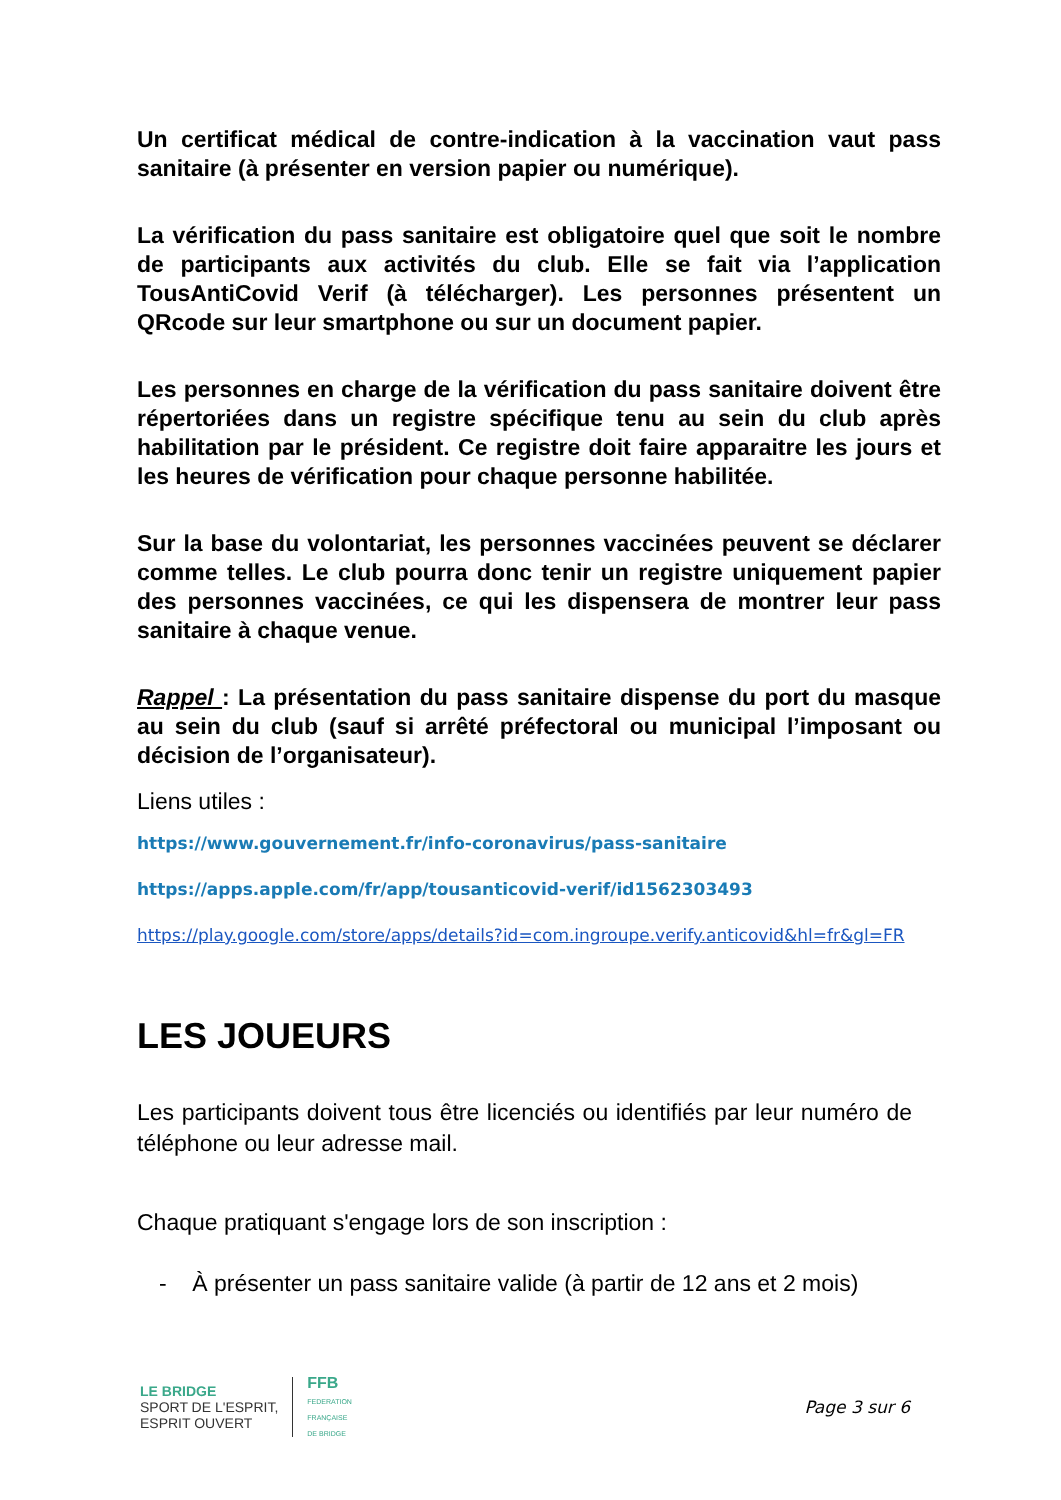Un certificat médical de contre-indication à la vaccination vaut pass sanitaire (à présenter en version papier ou numérique).
La vérification du pass sanitaire est obligatoire quel que soit le nombre de participants aux activités du club. Elle se fait via l’application TousAntiCovid Verif (à télécharger). Les personnes présentent un QRcode sur leur smartphone ou sur un document papier.
Les personnes en charge de la vérification du pass sanitaire doivent être répertoriées dans un registre spécifique tenu au sein du club après habilitation par le président. Ce registre doit faire apparaitre les jours et les heures de vérification pour chaque personne habilitée.
Sur la base du volontariat, les personnes vaccinées peuvent se déclarer comme telles. Le club pourra donc tenir un registre uniquement papier des personnes vaccinées, ce qui les dispensera de montrer leur pass sanitaire à chaque venue.
Rappel : La présentation du pass sanitaire dispense du port du masque au sein du club (sauf si arrêté préfectoral ou municipal l’imposant ou décision de l’organisateur).
Liens utiles :
https://www.gouvernement.fr/info-coronavirus/pass-sanitaire
https://apps.apple.com/fr/app/tousanticovid-verif/id1562303493
https://play.google.com/store/apps/details?id=com.ingroupe.verify.anticovid&hl=fr&gl=FR
LES JOUEURS
Les participants doivent tous être licenciés ou identifiés par leur numéro de téléphone ou leur adresse mail.
Chaque pratiquant s'engage lors de son inscription :
- À présenter un pass sanitaire valide (à partir de 12 ans et 2 mois)
LE BRIDGE
SPORT DE L'ESPRIT,
ESPRIT OUVERT
FFB
FEDERATION
FRANÇAISE
DE BRIDGE
Page 3 sur 6